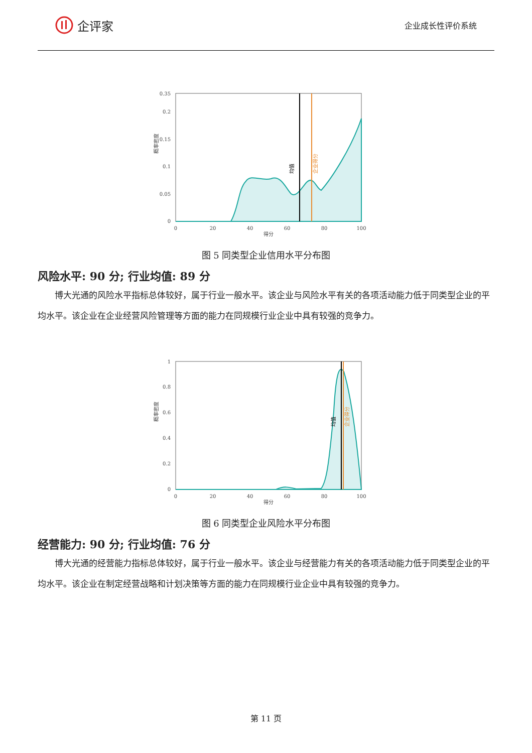企评家
企业成长性评价系统
0
0.05
0.1
0.15
0.2
0.35
0
20
40
60
80
100
得分
概率密度
均值
企业得分
图 5 同类型企业信用水平分布图
风险水平: 90 分; 行业均值: 89 分
博大光通的风险水平指标总体较好，属于行业一般水平。该企业与风险水平有关的各项活动能力低于同类型企业的平均水平。该企业在企业经营风险管理等方面的能力在同规模行业企业中具有较强的竞争力。
0
0.2
0.4
0.6
0.8
1
0
20
40
60
80
100
得分
概率密度
均值
企业得分
图 6 同类型企业风险水平分布图
经营能力: 90 分; 行业均值: 76 分
博大光通的经营能力指标总体较好，属于行业一般水平。该企业与经营能力有关的各项活动能力低于同类型企业的平均水平。该企业在制定经营战略和计划决策等方面的能力在同规模行业企业中具有较强的竞争力。
第 11 页